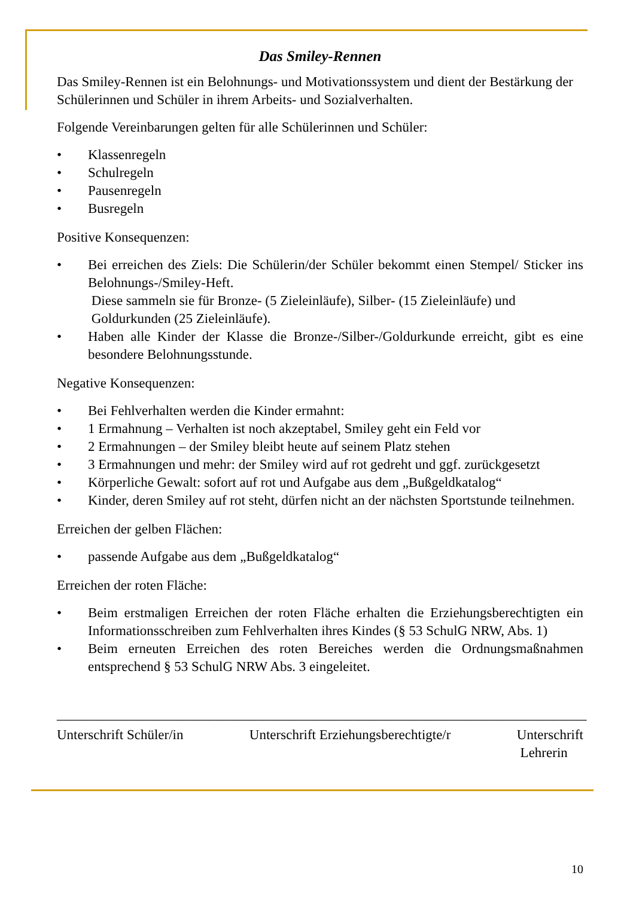Das Smiley-Rennen
Das Smiley-Rennen ist ein Belohnungs- und Motivationssystem und dient der Bestärkung der Schülerinnen und Schüler in ihrem Arbeits- und Sozialverhalten.
Folgende Vereinbarungen gelten für alle Schülerinnen und Schüler:
• Klassenregeln
• Schulregeln
• Pausenregeln
• Busregeln
Positive Konsequenzen:
• Bei erreichen des Ziels: Die Schülerin/der Schüler bekommt einen Stempel/ Sticker ins Belohnungs-/Smiley-Heft.
Diese sammeln sie für Bronze- (5 Zieleinläufe), Silber- (15 Zieleinläufe) und
Goldurkunden (25 Zieleinläufe).
• Haben alle Kinder der Klasse die Bronze-/Silber-/Goldurkunde erreicht, gibt es eine besondere Belohnungsstunde.
Negative Konsequenzen:
• Bei Fehlverhalten werden die Kinder ermahnt:
• 1 Ermahnung – Verhalten ist noch akzeptabel, Smiley geht ein Feld vor
• 2 Ermahnungen – der Smiley bleibt heute auf seinem Platz stehen
• 3 Ermahnungen und mehr: der Smiley wird auf rot gedreht und ggf. zurückgesetzt
• Körperliche Gewalt: sofort auf rot und Aufgabe aus dem „Bußgeldkatalog“
• Kinder, deren Smiley auf rot steht, dürfen nicht an der nächsten Sportstunde teilnehmen.
Erreichen der gelben Flächen:
• passende Aufgabe aus dem „Bußgeldkatalog“
Erreichen der roten Fläche:
• Beim erstmaligen Erreichen der roten Fläche erhalten die Erziehungsberechtigten ein Informationsschreiben zum Fehlverhalten ihres Kindes (§ 53 SchulG NRW, Abs. 1)
• Beim erneuten Erreichen des roten Bereiches werden die Ordnungsmaßnahmen entsprechend § 53 SchulG NRW Abs. 3 eingeleitet.
____________________ ____________________________________ _____________________
Unterschrift Schüler/in Unterschrift Erziehungsberechtigte/r Unterschrift
Lehrerin
10